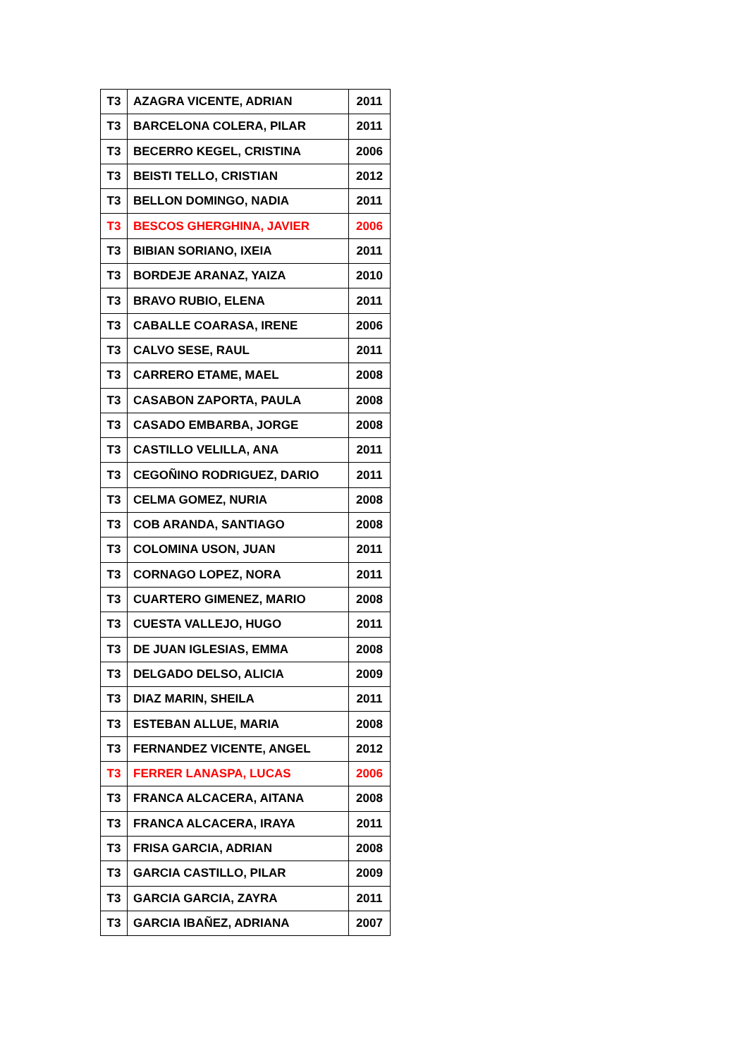| T3 | AZAGRA VICENTE, ADRIAN | 2011 |
| T3 | BARCELONA COLERA, PILAR | 2011 |
| T3 | BECERRO KEGEL, CRISTINA | 2006 |
| T3 | BEISTI TELLO, CRISTIAN | 2012 |
| T3 | BELLON DOMINGO, NADIA | 2011 |
| T3 | BESCOS GHERGHINA, JAVIER | 2006 |
| T3 | BIBIAN SORIANO, IXEIA | 2011 |
| T3 | BORDEJE ARANAZ, YAIZA | 2010 |
| T3 | BRAVO RUBIO, ELENA | 2011 |
| T3 | CABALLE COARASA, IRENE | 2006 |
| T3 | CALVO SESE, RAUL | 2011 |
| T3 | CARRERO ETAME, MAEL | 2008 |
| T3 | CASABON ZAPORTA, PAULA | 2008 |
| T3 | CASADO EMBARBA, JORGE | 2008 |
| T3 | CASTILLO VELILLA, ANA | 2011 |
| T3 | CEGOÑINO RODRIGUEZ, DARIO | 2011 |
| T3 | CELMA GOMEZ, NURIA | 2008 |
| T3 | COB ARANDA, SANTIAGO | 2008 |
| T3 | COLOMINA USON, JUAN | 2011 |
| T3 | CORNAGO LOPEZ, NORA | 2011 |
| T3 | CUARTERO GIMENEZ, MARIO | 2008 |
| T3 | CUESTA VALLEJO, HUGO | 2011 |
| T3 | DE JUAN IGLESIAS, EMMA | 2008 |
| T3 | DELGADO DELSO, ALICIA | 2009 |
| T3 | DIAZ MARIN, SHEILA | 2011 |
| T3 | ESTEBAN ALLUE, MARIA | 2008 |
| T3 | FERNANDEZ VICENTE, ANGEL | 2012 |
| T3 | FERRER LANASPA, LUCAS | 2006 |
| T3 | FRANCA ALCACERA, AITANA | 2008 |
| T3 | FRANCA ALCACERA, IRAYA | 2011 |
| T3 | FRISA GARCIA, ADRIAN | 2008 |
| T3 | GARCIA CASTILLO, PILAR | 2009 |
| T3 | GARCIA GARCIA, ZAYRA | 2011 |
| T3 | GARCIA IBAÑEZ, ADRIANA | 2007 |